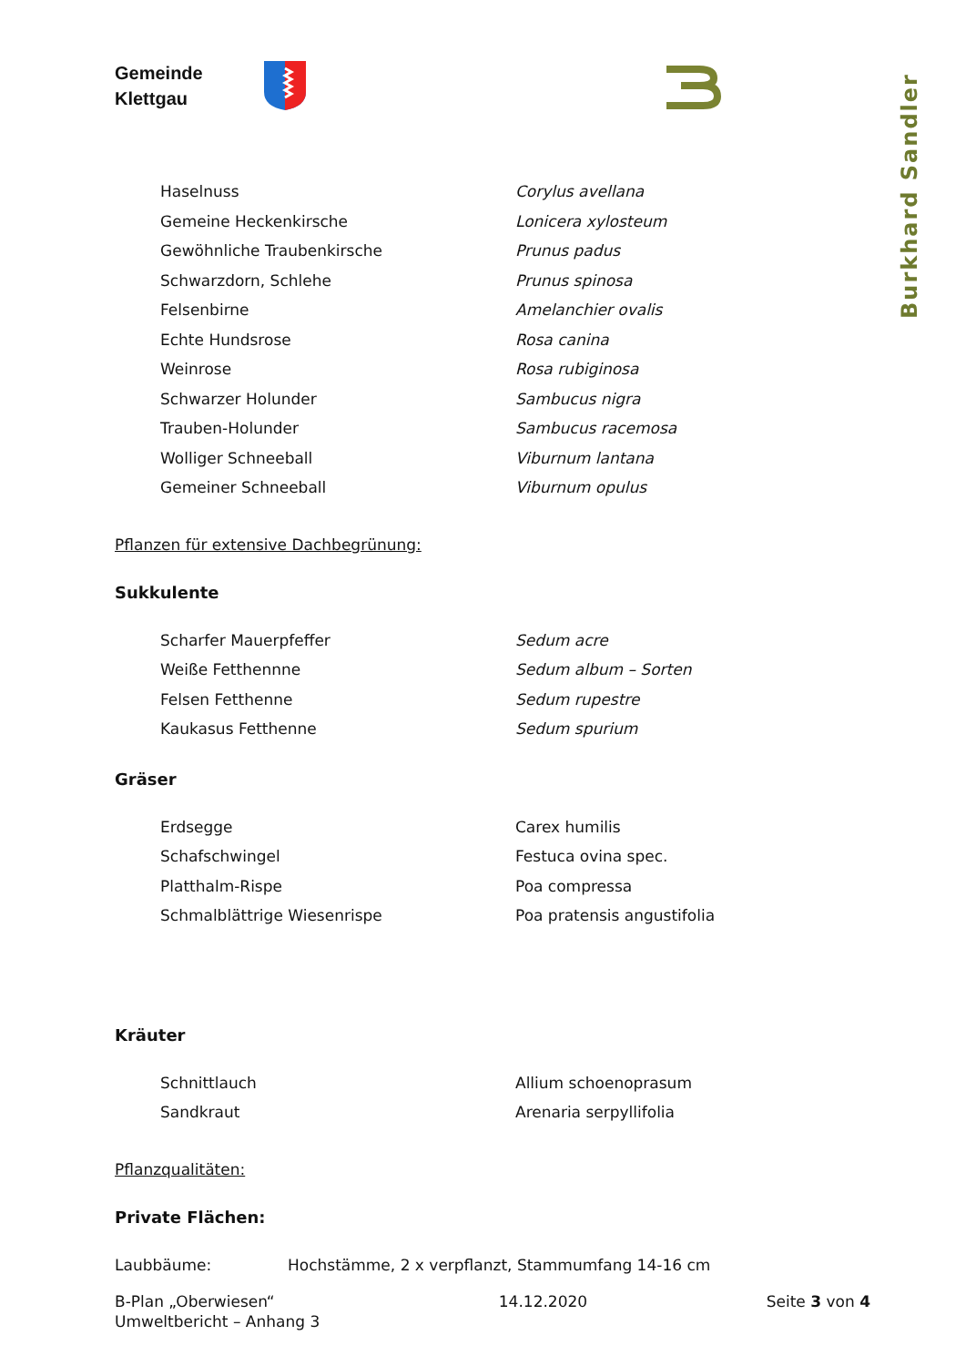Gemeinde
Klettgau
Burkhard Sandler
Haselnuss Corylus avellana
Gemeine Heckenkirsche Lonicera xylosteum
Gewöhnliche Traubenkirsche Prunus padus
Schwarzdorn, Schlehe Prunus spinosa
Felsenbirne Amelanchier ovalis
Echte Hundsrose Rosa canina
Weinrose Rosa rubiginosa
Schwarzer Holunder Sambucus nigra
Trauben-Holunder Sambucus racemosa
Wolliger Schneeball Viburnum lantana
Gemeiner Schneeball Viburnum opulus
Pflanzen für extensive Dachbegrünung:
Sukkulente
Scharfer Mauerpfeffer Sedum acre
Weiße Fetthennne Sedum album – Sorten
Felsen Fetthenne Sedum rupestre
Kaukasus Fetthenne Sedum spurium
Gräser
Erdsegge Carex humilis
Schafschwingel Festuca ovina spec.
Platthalm-Rispe Poa compressa
Schmalblättrige Wiesenrispe Poa pratensis angustifolia
Kräuter
Schnittlauch Allium schoenoprasum
Sandkraut Arenaria serpyllifolia
Pflanzqualitäten:
Private Flächen:
Laubbäume: Hochstämme, 2 x verpflanzt, Stammumfang 14-16 cm
B-Plan „Oberwiesen“
Umweltbericht – Anhang 3
14.12.2020 Seite 3 von 4